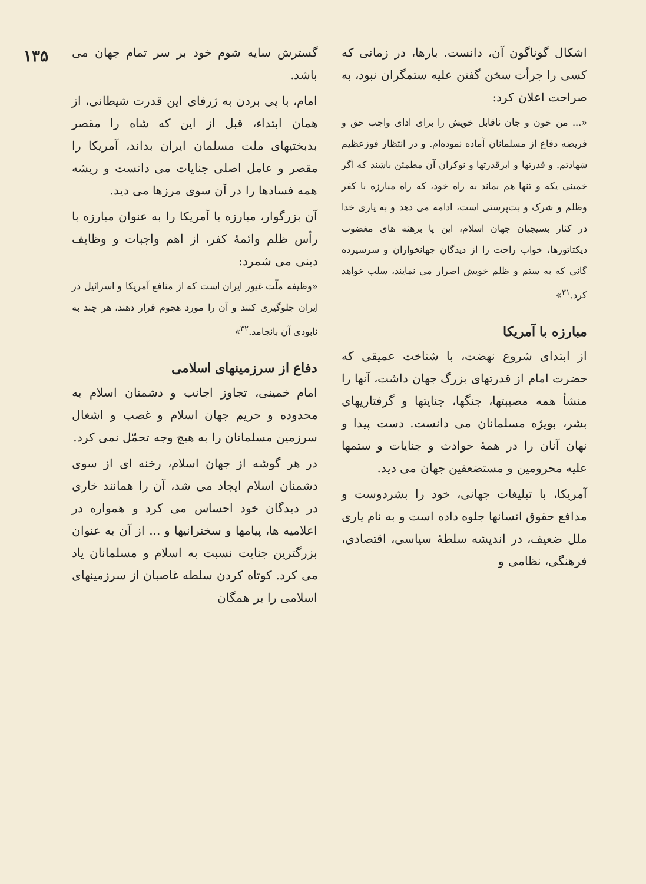اشکال گوناگون آن، دانست. بارها، در زمانی که کسی را جرأت سخن گفتن علیه ستمگران نبود، به صراحت اعلان کرد:
«... من خون و جان ناقابل خویش را برای ادای واجب حق و فریضه دفاع از مسلمانان آماده نموده‌ام. و در انتظار فوزعظیم شهادتم. و قدرتها و ابرقدرتها و نوکران آن مطمئن باشند که اگر خمینی یکه و تنها هم بماند به راه خود، که راه مبارزه با کفر وظلم و شرک و بت‌پرستی است، ادامه می دهد و به یاری خدا در کنار بسیجیان جهان اسلام، این پا برهنه های مغضوب دیکتاتورها، خواب راحت را از دیدگان جهانخواران و سرسپرده گانی که به ستم و ظلم خویش اصرار می نمایند، سلب خواهد کرد.<sup>۳۱</sup>»
مبارزه با آمریکا
از ابتدای شروع نهضت، با شناخت عمیقی که حضرت امام از قدرتهای بزرگ جهان داشت، آنها را منشأ همه مصیبتها، جنگها، جنایتها و گرفتاریهای بشر، بویژه مسلمانان می دانست. دست پیدا و نهان آنان را در همهٔ حوادث و جنایات و ستمها علیه محرومین و مستضعفین جهان می دید.
آمریکا، با تبلیغات جهانی، خود را بشردوست و مدافع حقوق انسانها جلوه داده است و به نام یاری ملل ضعیف، در اندیشه سلطهٔ سیاسی، اقتصادی، فرهنگی، نظامی و
گسترش سایه شوم خود بر سر تمام جهان می باشد.
امام، با پی بردن به ژرفای این قدرت شیطانی، از همان ابتداء، قبل از این که شاه را مقصر بدبختیهای ملت مسلمان ایران بداند، آمریکا را مقصر و عامل اصلی جنایات می دانست و ریشه همه فسادها را در آن سوی مرزها می دید.
آن بزرگوار، مبارزه با آمریکا را به عنوان مبارزه با رأس ظلم وائمهٔ کفر، از اهم واجبات و وظایف دینی می شمرد:
«وظیفه ملّت غیور ایران است که از منافع آمریکا و اسرائیل در ایران جلوگیری کنند و آن را مورد هجوم قرار دهند، هر چند به نابودی آن بانجامد.<sup>۳۲</sup>»
دفاع از سرزمینهای اسلامی
امام خمینی، تجاوز اجانب و دشمنان اسلام به محدوده و حریم جهان اسلام و غصب و اشغال سرزمین مسلمانان را به هیچ وجه تحمّل نمی کرد.
در هر گوشه از جهان اسلام، رخنه ای از سوی دشمنان اسلام ایجاد می شد، آن را همانند خاری در دیدگان خود احساس می کرد و همواره در اعلامیه ها، پیامها و سخنرانیها و ... از آن به عنوان بزرگترین جنایت نسبت به اسلام و مسلمانان یاد می کرد. کوتاه کردن سلطه غاصبان از سرزمینهای اسلامی را بر همگان
۱۳۵